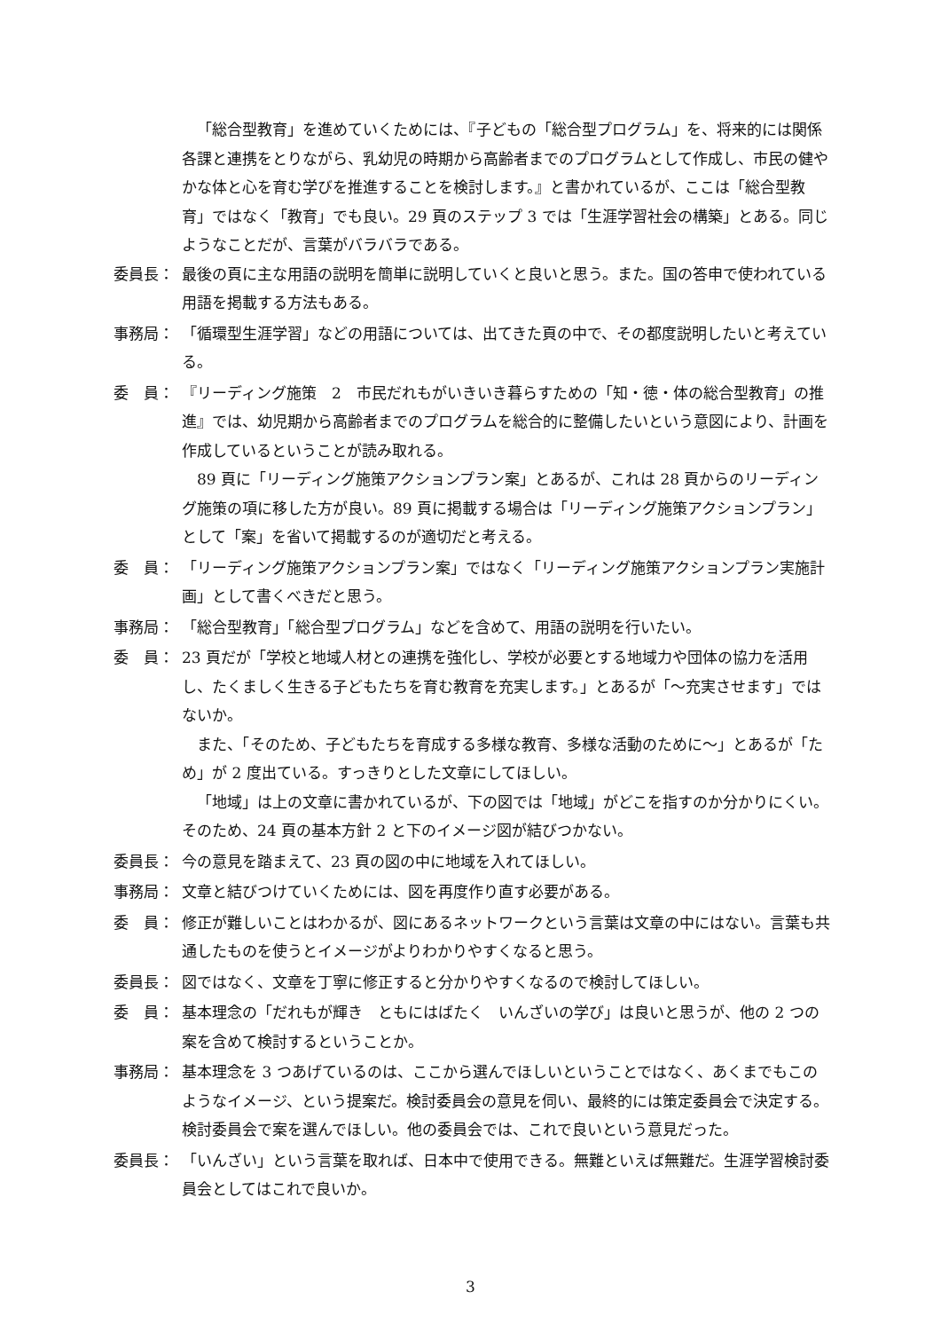「総合型教育」を進めていくためには、『子どもの「総合型プログラム」を、将来的には関係各課と連携をとりながら、乳幼児の時期から高齢者までのプログラムとして作成し、市民の健やかな体と心を育む学びを推進することを検討します。』と書かれているが、ここは「総合型教育」ではなく「教育」でも良い。29 頁のステップ 3 では「生涯学習社会の構築」とある。同じようなことだが、言葉がバラバラである。
委員長： 最後の頁に主な用語の説明を簡単に説明していくと良いと思う。また。国の答申で使われている用語を掲載する方法もある。
事務局： 「循環型生涯学習」などの用語については、出てきた頁の中で、その都度説明したいと考えている。
委　員： 『リーディング施策　2　市民だれもがいきいき暮らすための「知・徳・体の総合型教育」の推進』では、幼児期から高齢者までのプログラムを総合的に整備したいという意図により、計画を作成しているということが読み取れる。
89 頁に「リーディング施策アクションプラン案」とあるが、これは 28 頁からのリーディング施策の項に移した方が良い。89 頁に掲載する場合は「リーディング施策アクションプラン」として「案」を省いて掲載するのが適切だと考える。
委　員： 「リーディング施策アクションプラン案」ではなく「リーディング施策アクションプラン実施計画」として書くべきだと思う。
事務局： 「総合型教育」「総合型プログラム」などを含めて、用語の説明を行いたい。
委　員： 23 頁だが「学校と地域人材との連携を強化し、学校が必要とする地域力や団体の協力を活用し、たくましく生きる子どもたちを育む教育を充実します。」とあるが「～充実させます」ではないか。
また、「そのため、子どもたちを育成する多様な教育、多様な活動のために～」とあるが「ため」が 2 度出ている。すっきりとした文章にしてほしい。
「地域」は上の文章に書かれているが、下の図では「地域」がどこを指すのか分かりにくい。そのため、24 頁の基本方針 2 と下のイメージ図が結びつかない。
委員長： 今の意見を踏まえて、23 頁の図の中に地域を入れてほしい。
事務局： 文章と結びつけていくためには、図を再度作り直す必要がある。
委　員： 修正が難しいことはわかるが、図にあるネットワークという言葉は文章の中にはない。言葉も共通したものを使うとイメージがよりわかりやすくなると思う。
委員長： 図ではなく、文章を丁寧に修正すると分かりやすくなるので検討してほしい。
委　員： 基本理念の「だれもが輝き　ともにはばたく　いんざいの学び」は良いと思うが、他の 2 つの案を含めて検討するということか。
事務局： 基本理念を 3 つあげているのは、ここから選んでほしいということではなく、あくまでもこのようなイメージ、という提案だ。検討委員会の意見を伺い、最終的には策定委員会で決定する。検討委員会で案を選んでほしい。他の委員会では、これで良いという意見だった。
委員長： 「いんざい」という言葉を取れば、日本中で使用できる。無難といえば無難だ。生涯学習検討委員会としてはこれで良いか。
3